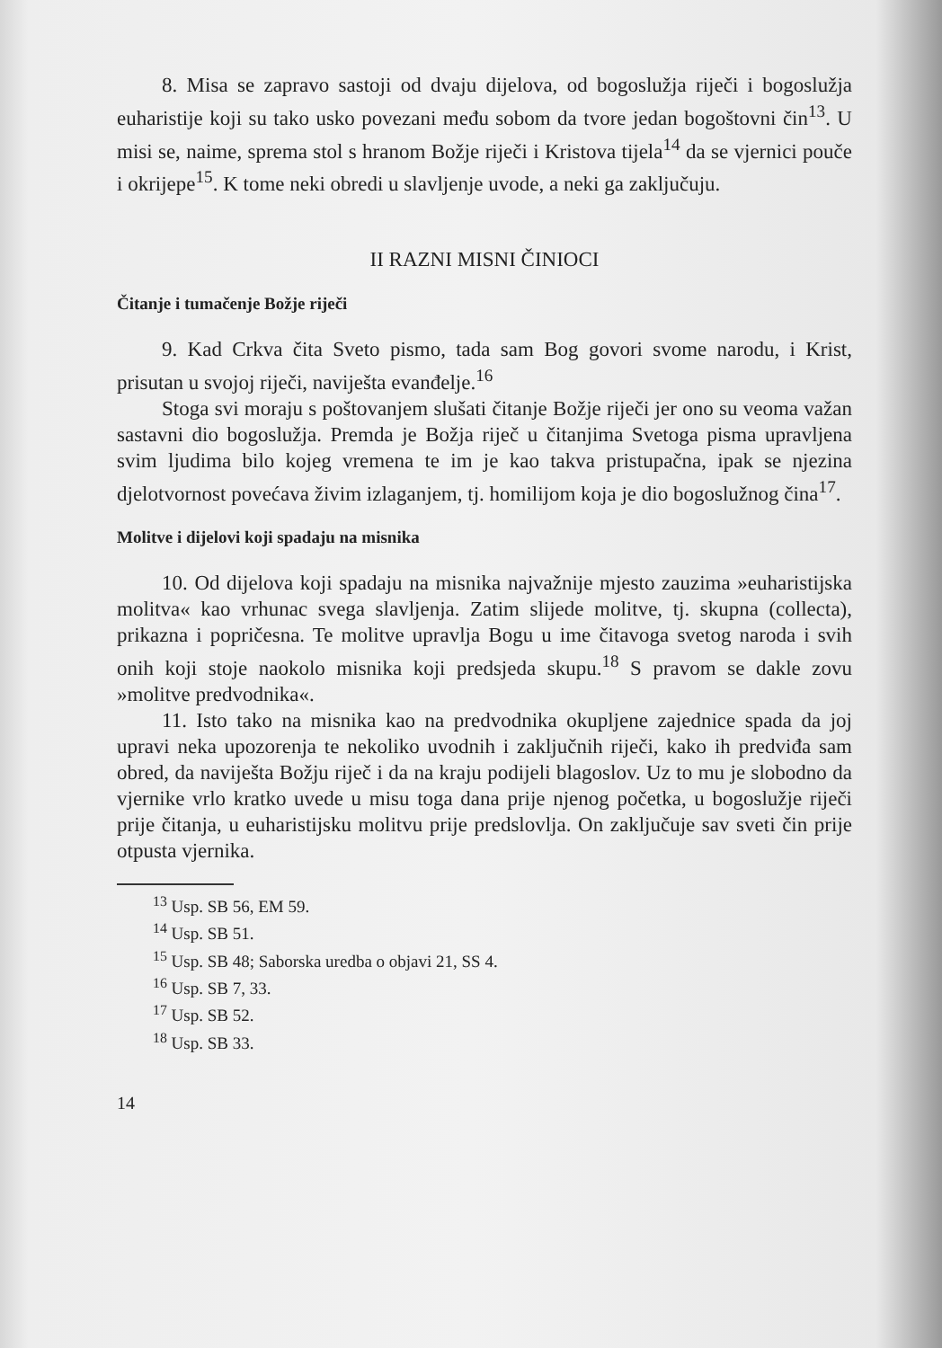8. Misa se zapravo sastoji od dvaju dijelova, od bogoslužja riječi i bogoslužja euharistije koji su tako usko povezani među sobom da tvore jedan bogoštovni čin<sup>13</sup>. U misi se, naime, sprema stol s hranom Božje riječi i Kristova tijela<sup>14</sup> da se vjernici pouče i okrijepe<sup>15</sup>. K tome neki obredi u slavljenje uvode, a neki ga zaključuju.
II RAZNI MISNI ČINIOCI
Čitanje i tumačenje Božje riječi
9. Kad Crkva čita Sveto pismo, tada sam Bog govori svome narodu, i Krist, prisutan u svojoj riječi, naviješta evanđelje.<sup>16</sup>
Stoga svi moraju s poštovanjem slušati čitanje Božje riječi jer ono su veoma važan sastavni dio bogoslužja. Premda je Božja riječ u čitanjima Svetoga pisma upravljena svim ljudima bilo kojeg vremena te im je kao takva pristupačna, ipak se njezina djelotvornost povećava živim izlaganjem, tj. homilijom koja je dio bogoslužnog čina<sup>17</sup>.
Molitve i dijelovi koji spadaju na misnika
10. Od dijelova koji spadaju na misnika najvažnije mjesto zauzima »euharistijska molitva« kao vrhunac svega slavljenja. Zatim slijede molitve, tj. skupna (collecta), prikazna i popričesna. Te molitve upravlja Bogu u ime čitavoga svetog naroda i svih onih koji stoje naokolo misnika koji predsjeda skupu.<sup>18</sup> S pravom se dakle zovu »molitve predvodnika«.
11. Isto tako na misnika kao na predvodnika okupljene zajednice spada da joj upravi neka upozorenja te nekoliko uvodnih i zaključnih riječi, kako ih predviđa sam obred, da naviješta Božju riječ i da na kraju podijeli blagoslov. Uz to mu je slobodno da vjernike vrlo kratko uvede u misu toga dana prije njenog početka, u bogoslužje riječi prije čitanja, u euharistijsku molitvu prije predslovlja. On zaključuje sav sveti čin prije otpusta vjernika.
<sup>13</sup> Usp. SB 56, EM 59.
<sup>14</sup> Usp. SB 51.
<sup>15</sup> Usp. SB 48; Saborska uredba o objavi 21, SS 4.
<sup>16</sup> Usp. SB 7, 33.
<sup>17</sup> Usp. SB 52.
<sup>18</sup> Usp. SB 33.
14